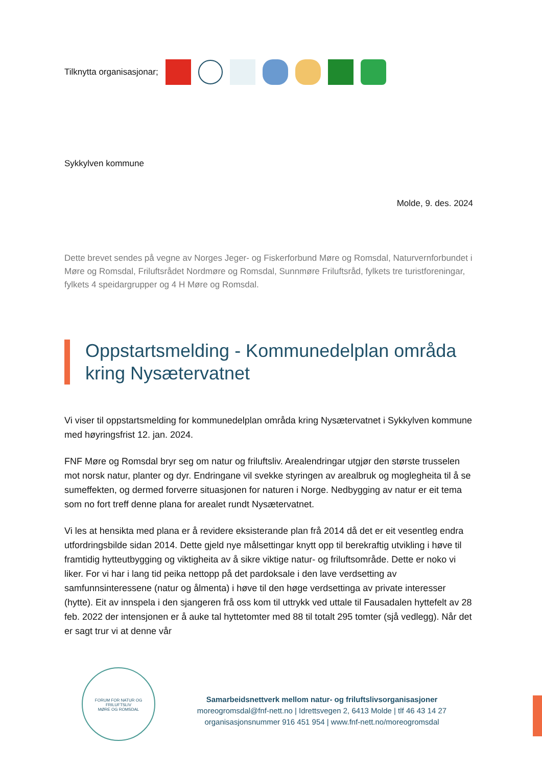Tilknytta organisasjonar;
Sykkylven kommune
Molde, 9. des. 2024
Dette brevet sendes på vegne av Norges Jeger- og Fiskerforbund Møre og Romsdal, Naturvernforbundet i Møre og Romsdal, Friluftsrådet Nordmøre og Romsdal, Sunnmøre Friluftsråd, fylkets tre turistforeningar, fylkets 4 speidargrupper og 4 H Møre og Romsdal.
Oppstartsmelding - Kommunedelplan områda kring Nysætervatnet
Vi viser til oppstartsmelding for kommunedelplan områda kring Nysætervatnet i Sykkylven kommune med høyringsfrist 12. jan. 2024.
FNF Møre og Romsdal bryr seg om natur og friluftsliv. Arealendringar utgjør den største trusselen mot norsk natur, planter og dyr. Endringane vil svekke styringen av arealbruk og moglegheita til å se sumeffekten, og dermed forverre situasjonen for naturen i Norge. Nedbygging av natur er eit tema som no fort treff denne plana for arealet rundt Nysætervatnet.
Vi les at hensikta med plana er å revidere eksisterande plan frå 2014 då det er eit vesentleg endra utfordringsbilde sidan 2014. Dette gjeld nye målsettingar knytt opp til berekraftig utvikling i høve til framtidig hytteutbygging og viktigheita av å sikre viktige natur- og friluftsområde. Dette er noko vi liker. For vi har i lang tid peika nettopp på det pardoksale i den lave verdsetting av samfunnsinteressene (natur og ålmenta) i høve til den høge verdsettinga av private interesser (hytte). Eit av innspela i den sjangeren frå oss kom til uttrykk ved uttale til Fausadalen hyttefelt av 28 feb. 2022 der intensjonen er å auke tal hyttetomter med 88 til totalt 295 tomter (sjå vedlegg). Når det er sagt trur vi at denne vår
FORUM FOR NATUR OG FRILUFTSLIV
MØRE OG ROMSDAL
Samarbeidsnettverk mellom natur- og friluftslivsorganisasjoner
moreogromsdal@fnf-nett.no | Idrettsvegen 2, 6413 Molde | tlf 46 43 14 27
organisasjonsnummer 916 451 954 | www.fnf-nett.no/moreogromsdal